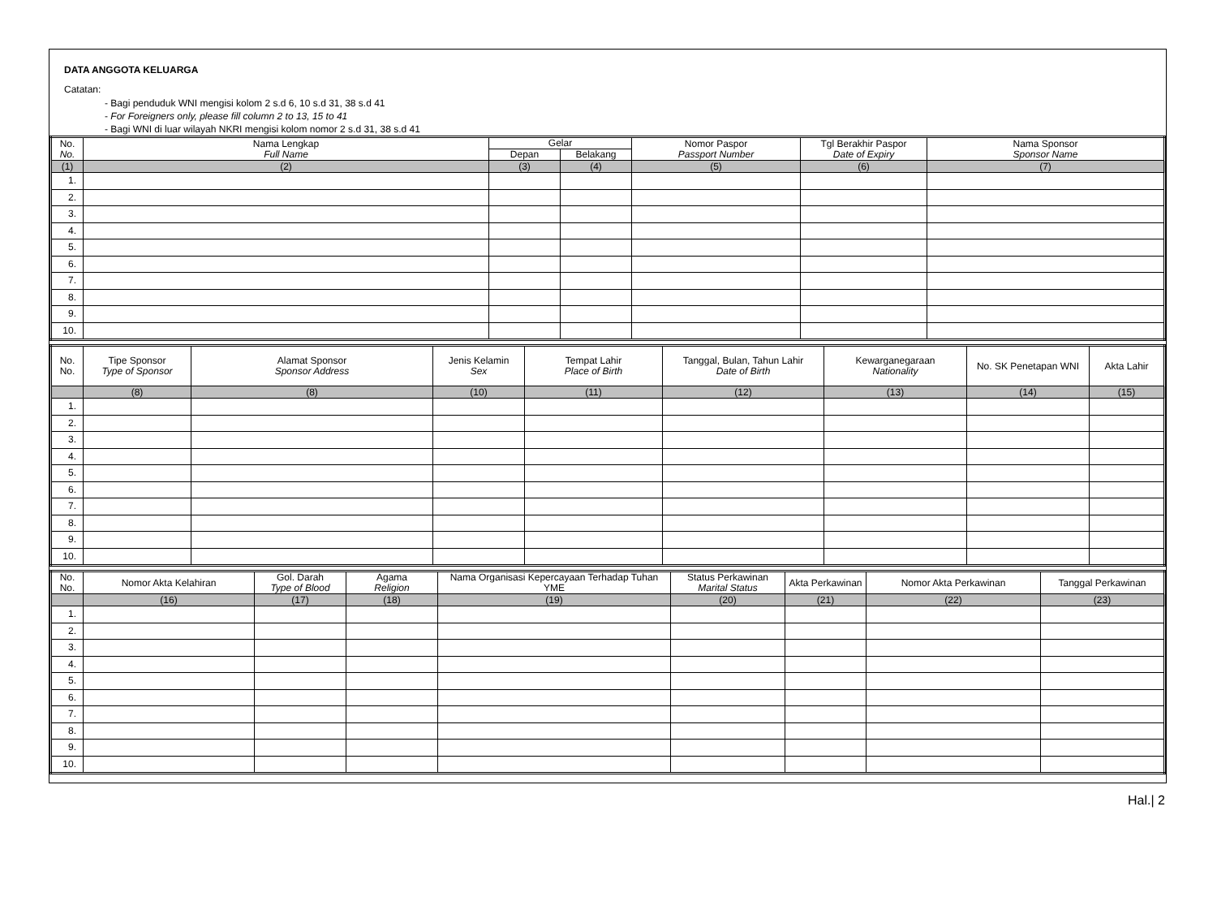DATA ANGGOTA KELUARGA
Catatan:
- Bagi penduduk WNI mengisi kolom 2 s.d 6, 10 s.d 31, 38 s.d 41
- For Foreigners only, please fill column 2 to 13, 15 to 41
- Bagi WNI di luar wilayah NKRI mengisi kolom nomor 2 s.d 31, 38 s.d 41
| No. No. | Nama Lengkap Full Name | Gelar | | Nomor Paspor Passport Number | Tgl Berakhir Paspor Date of Expiry | Nama Sponsor Sponsor Name |
| --- | --- | --- | --- | --- | --- | --- |
| | | Depan | Belakang | | | |
| (1) | (2) | (3) | (4) | (5) | (6) | (7) |
| 1. | | | | | | |
| 2. | | | | | | |
| 3. | | | | | | |
| 4. | | | | | | |
| 5. | | | | | | |
| 6. | | | | | | |
| 7. | | | | | | |
| 8. | | | | | | |
| 9. | | | | | | |
| 10. | | | | | | |
| No. No. | Tipe Sponsor Type of Sponsor | Alamat Sponsor Sponsor Address | Jenis Kelamin Sex | Tempat Lahir Place of Birth | Tanggal, Bulan, Tahun Lahir Date of Birth | Kewarganegaraan Nationality | No. SK Penetapan WNI | Akta Lahir |
| --- | --- | --- | --- | --- | --- | --- | --- | --- |
| | (8) | (8) | (10) | (11) | (12) | (13) | (14) | (15) |
| 1. | | | | | | | | |
| 2. | | | | | | | | |
| 3. | | | | | | | | |
| 4. | | | | | | | | |
| 5. | | | | | | | | |
| 6. | | | | | | | | |
| 7. | | | | | | | | |
| 8. | | | | | | | | |
| 9. | | | | | | | | |
| 10. | | | | | | | | |
| No. No. | Nomor Akta Kelahiran | Gol. Darah Type of Blood | Agama Religion | Nama Organisasi Kepercayaan Terhadap Tuhan YME | Status Perkawinan Marital Status | Akta Perkawinan | Nomor Akta Perkawinan | Tanggal Perkawinan |
| --- | --- | --- | --- | --- | --- | --- | --- | --- |
| | (16) | (17) | (18) | (19) | (20) | (21) | (22) | (23) |
| 1. | | | | | | | | |
| 2. | | | | | | | | |
| 3. | | | | | | | | |
| 4. | | | | | | | | |
| 5. | | | | | | | | |
| 6. | | | | | | | | |
| 7. | | | | | | | | |
| 8. | | | | | | | | |
| 9. | | | | | | | | |
| 10. | | | | | | | | |
Hal.| 2